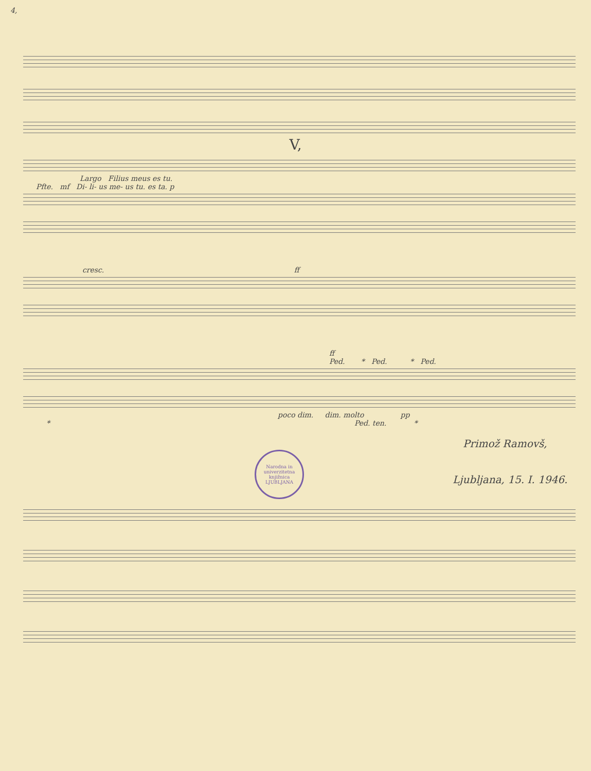4,
V,
Largo Filius meus es tu.
Pfte. mf Di- li- us me- us tu. es ta. p
cresc. ff
ff
Ped. * Ped. * Ped.
poco dim. dim. molto pp
* Ped. ten. *
Primož Ramovš,
Narodna in univerzitetna knjižnica LJUBLJANA
Ljubljana, 15. I. 1946.